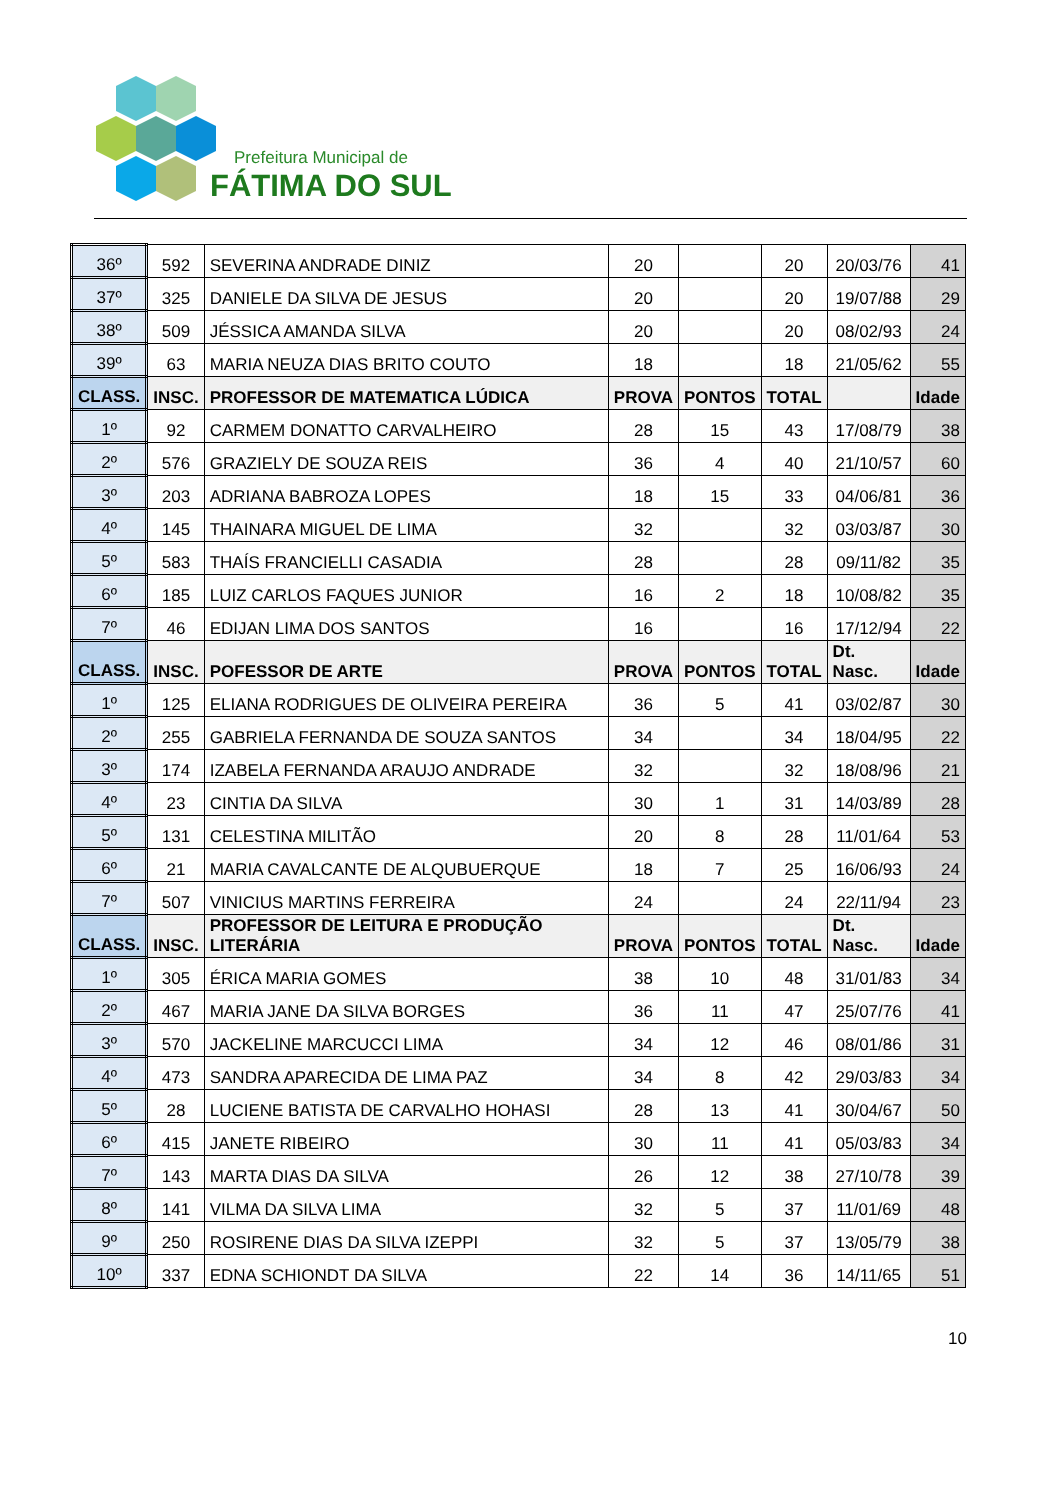Prefeitura Municipal de
FÁTIMA DO SUL
| 36º | 592 | SEVERINA ANDRADE DINIZ | 20 | | 20 | 20/03/76 | 41 |
| 37º | 325 | DANIELE DA SILVA DE JESUS | 20 | | 20 | 19/07/88 | 29 |
| 38º | 509 | JÉSSICA AMANDA SILVA | 20 | | 20 | 08/02/93 | 24 |
| 39º | 63 | MARIA NEUZA DIAS BRITO COUTO | 18 | | 18 | 21/05/62 | 55 |
| CLASS. | INSC. | PROFESSOR DE MATEMATICA LÚDICA | PROVA | PONTOS | TOTAL | | Idade |
| 1º | 92 | CARMEM DONATTO CARVALHEIRO | 28 | 15 | 43 | 17/08/79 | 38 |
| 2º | 576 | GRAZIELY DE SOUZA REIS | 36 | 4 | 40 | 21/10/57 | 60 |
| 3º | 203 | ADRIANA BABROZA LOPES | 18 | 15 | 33 | 04/06/81 | 36 |
| 4º | 145 | THAINARA MIGUEL DE LIMA | 32 | | 32 | 03/03/87 | 30 |
| 5º | 583 | THAÍS FRANCIELLI CASADIA | 28 | | 28 | 09/11/82 | 35 |
| 6º | 185 | LUIZ CARLOS FAQUES JUNIOR | 16 | 2 | 18 | 10/08/82 | 35 |
| 7º | 46 | EDIJAN LIMA DOS SANTOS | 16 | | 16 | 17/12/94 | 22 |
| CLASS. | INSC. | POFESSOR DE ARTE | PROVA | PONTOS | TOTAL | Dt. Nasc. | Idade |
| 1º | 125 | ELIANA RODRIGUES DE OLIVEIRA PEREIRA | 36 | 5 | 41 | 03/02/87 | 30 |
| 2º | 255 | GABRIELA FERNANDA DE SOUZA SANTOS | 34 | | 34 | 18/04/95 | 22 |
| 3º | 174 | IZABELA FERNANDA ARAUJO ANDRADE | 32 | | 32 | 18/08/96 | 21 |
| 4º | 23 | CINTIA DA SILVA | 30 | 1 | 31 | 14/03/89 | 28 |
| 5º | 131 | CELESTINA MILITÃO | 20 | 8 | 28 | 11/01/64 | 53 |
| 6º | 21 | MARIA CAVALCANTE DE ALQUBUERQUE | 18 | 7 | 25 | 16/06/93 | 24 |
| 7º | 507 | VINICIUS MARTINS FERREIRA | 24 | | 24 | 22/11/94 | 23 |
| CLASS. | INSC. | PROFESSOR DE LEITURA E PRODUÇÃO LITERÁRIA | PROVA | PONTOS | TOTAL | Dt. Nasc. | Idade |
| 1º | 305 | ÉRICA MARIA GOMES | 38 | 10 | 48 | 31/01/83 | 34 |
| 2º | 467 | MARIA JANE DA SILVA BORGES | 36 | 11 | 47 | 25/07/76 | 41 |
| 3º | 570 | JACKELINE MARCUCCI LIMA | 34 | 12 | 46 | 08/01/86 | 31 |
| 4º | 473 | SANDRA APARECIDA DE LIMA PAZ | 34 | 8 | 42 | 29/03/83 | 34 |
| 5º | 28 | LUCIENE BATISTA DE CARVALHO HOHASI | 28 | 13 | 41 | 30/04/67 | 50 |
| 6º | 415 | JANETE RIBEIRO | 30 | 11 | 41 | 05/03/83 | 34 |
| 7º | 143 | MARTA DIAS DA SILVA | 26 | 12 | 38 | 27/10/78 | 39 |
| 8º | 141 | VILMA DA SILVA LIMA | 32 | 5 | 37 | 11/01/69 | 48 |
| 9º | 250 | ROSIRENE DIAS DA SILVA IZEPPI | 32 | 5 | 37 | 13/05/79 | 38 |
| 10º | 337 | EDNA SCHIONDT DA SILVA | 22 | 14 | 36 | 14/11/65 | 51 |
10